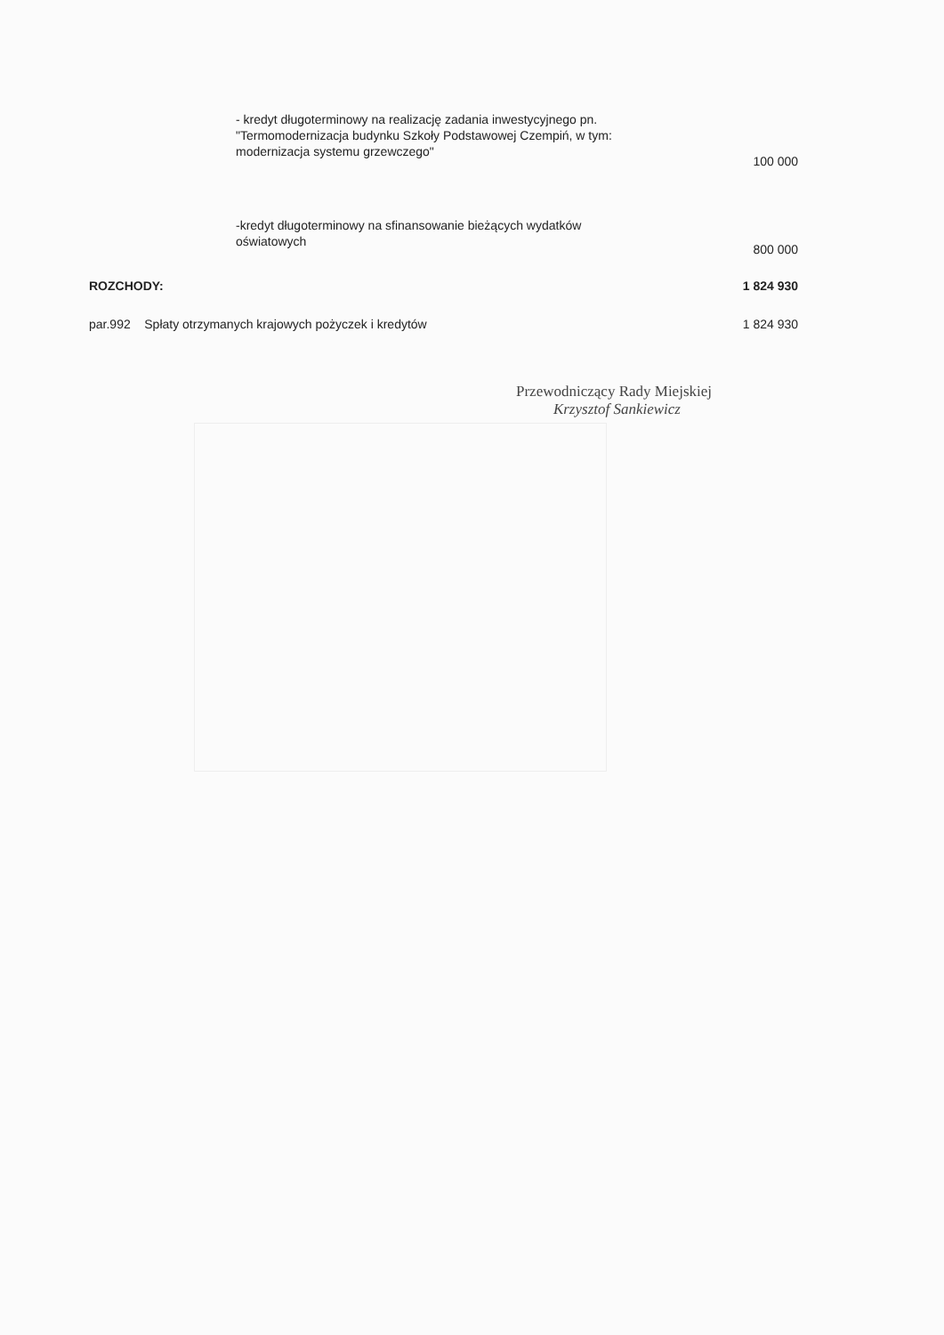- kredyt długoterminowy na realizację zadania inwestycyjnego pn.
"Termomodernizacja budynku Szkoły Podstawowej Czempiń, w tym:
modernizacja systemu grzewczego"
100 000
-kredyt długoterminowy na sfinansowanie bieżących wydatków
oświatowych
800 000
ROZCHODY: 1 824 930
par.992 Spłaty otrzymanych krajowych pożyczek i kredytów
1 824 930
Przewodniczący Rady Miejskiej
Krzysztof Sankiewicz